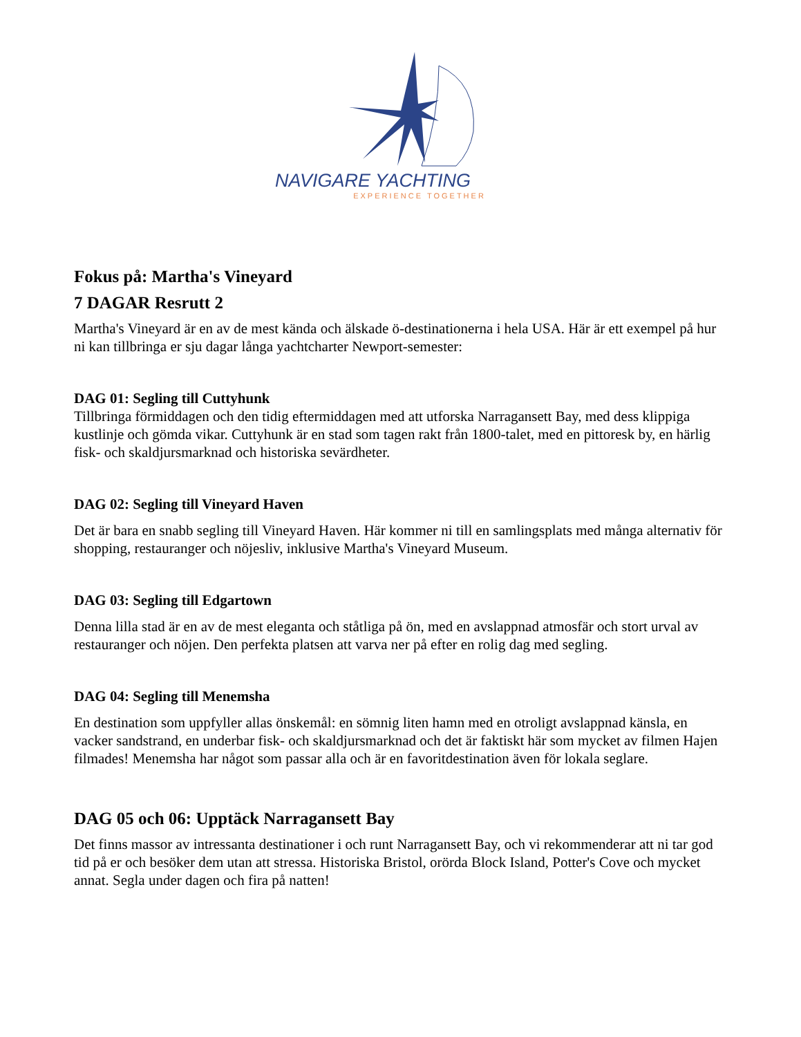NAVIGARE YACHTING
EXPERIENCE TOGETHER
Fokus på: Martha's Vineyard
7 DAGAR Resrutt 2
Martha's Vineyard är en av de mest kända och älskade ö-destinationerna i hela USA. Här är ett exempel på hur ni kan tillbringa er sju dagar långa yachtcharter Newport-semester:
DAG 01: Segling till Cuttyhunk
Tillbringa förmiddagen och den tidig eftermiddagen med att utforska Narragansett Bay, med dess klippiga kustlinje och gömda vikar. Cuttyhunk är en stad som tagen rakt från 1800-talet, med en pittoresk by, en härlig fisk- och skaldjursmarknad och historiska sevärdheter.
DAG 02: Segling till Vineyard Haven
Det är bara en snabb segling till Vineyard Haven. Här kommer ni till en samlingsplats med många alternativ för shopping, restauranger och nöjesliv, inklusive Martha's Vineyard Museum.
DAG 03: Segling till Edgartown
Denna lilla stad är en av de mest eleganta och ståtliga på ön, med en avslappnad atmosfär och stort urval av restauranger och nöjen. Den perfekta platsen att varva ner på efter en rolig dag med segling.
DAG 04: Segling till Menemsha
En destination som uppfyller allas önskemål: en sömnig liten hamn med en otroligt avslappnad känsla, en vacker sandstrand, en underbar fisk- och skaldjursmarknad och det är faktiskt här som mycket av filmen Hajen filmades! Menemsha har något som passar alla och är en favoritdestination även för lokala seglare.
DAG 05 och 06: Upptäck Narragansett Bay
Det finns massor av intressanta destinationer i och runt Narragansett Bay, och vi rekommenderar att ni tar god tid på er och besöker dem utan att stressa. Historiska Bristol, orörda Block Island, Potter's Cove och mycket annat. Segla under dagen och fira på natten!